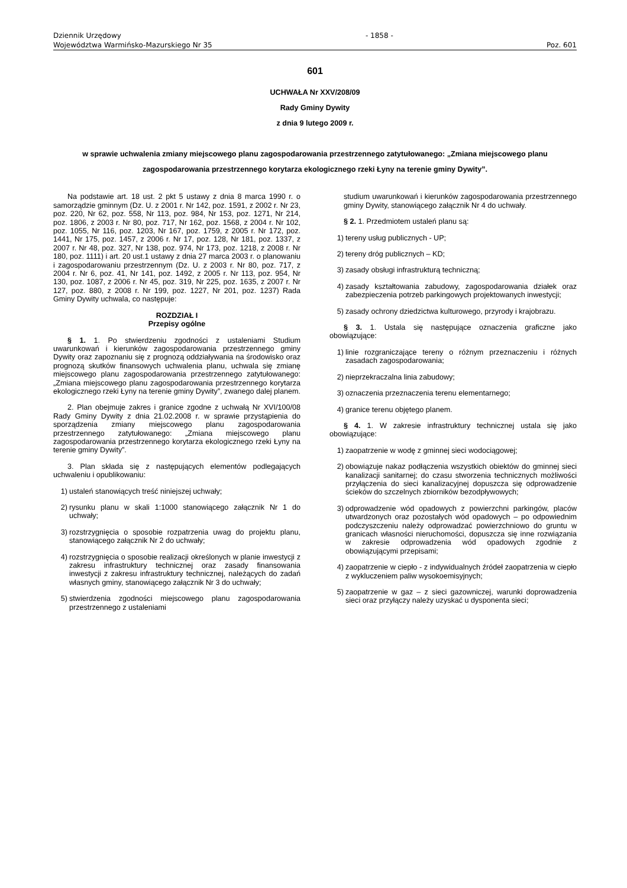Dziennik Urzędowy
Województwa Warmińsko-Mazurskiego Nr 35
- 1858 -
Poz. 601
601
UCHWAŁA Nr XXV/208/09
Rady Gminy Dywity
z dnia 9 lutego 2009 r.
w sprawie uchwalenia zmiany miejscowego planu zagospodarowania przestrzennego zatytułowanego: „Zmiana miejscowego planu zagospodarowania przestrzennego korytarza ekologicznego rzeki Łyny na terenie gminy Dywity”.
Na podstawie art. 18 ust. 2 pkt 5 ustawy z dnia 8 marca 1990 r. o samorządzie gminnym (Dz. U. z 2001 r. Nr 142, poz. 1591, z 2002 r. Nr 23, poz. 220, Nr 62, poz. 558, Nr 113, poz. 984, Nr 153, poz. 1271, Nr 214, poz. 1806, z 2003 r. Nr 80, poz. 717, Nr 162, poz. 1568, z 2004 r. Nr 102, poz. 1055, Nr 116, poz. 1203, Nr 167, poz. 1759, z 2005 r. Nr 172, poz. 1441, Nr 175, poz. 1457, z 2006 r. Nr 17, poz. 128, Nr 181, poz. 1337, z 2007 r. Nr 48, poz. 327, Nr 138, poz. 974, Nr 173, poz. 1218, z 2008 r. Nr 180, poz. 1111) i art. 20 ust.1 ustawy z dnia 27 marca 2003 r. o planowaniu i zagospodarowaniu przestrzennym (Dz. U. z 2003 r. Nr 80, poz. 717, z 2004 r. Nr 6, poz. 41, Nr 141, poz. 1492, z 2005 r. Nr 113, poz. 954, Nr 130, poz. 1087, z 2006 r. Nr 45, poz. 319, Nr 225, poz. 1635, z 2007 r. Nr 127, poz. 880, z 2008 r. Nr 199, poz. 1227, Nr 201, poz. 1237) Rada Gminy Dywity uchwala, co następuje:
ROZDZIAŁ I
Przepisy ogólne
§ 1. 1. Po stwierdzeniu zgodności z ustaleniami Studium uwarunkowań i kierunków zagospodarowania przestrzennego gminy Dywity oraz zapoznaniu się z prognozą oddziaływania na środowisko oraz prognozą skutków finansowych uchwalenia planu, uchwala się zmianę miejscowego planu zagospodarowania przestrzennego zatytułowanego: „Zmiana miejscowego planu zagospodarowania przestrzennego korytarza ekologicznego rzeki Łyny na terenie gminy Dywity”, zwanego dalej planem.
2. Plan obejmuje zakres i granice zgodne z uchwałą Nr XVI/100/08 Rady Gminy Dywity z dnia 21.02.2008 r. w sprawie przystąpienia do sporządzenia zmiany miejscowego planu zagospodarowania przestrzennego zatytułowanego: „Zmiana miejscowego planu zagospodarowania przestrzennego korytarza ekologicznego rzeki Łyny na terenie gminy Dywity”.
3. Plan składa się z następujących elementów podlegających uchwaleniu i opublikowaniu:
1) ustaleń stanowiących treść niniejszej uchwały;
2) rysunku planu w skali 1:1000 stanowiącego załącznik Nr 1 do uchwały;
3) rozstrzygnięcia o sposobie rozpatrzenia uwag do projektu planu, stanowiącego załącznik Nr 2 do uchwały;
4) rozstrzygnięcia o sposobie realizacji określonych w planie inwestycji z zakresu infrastruktury technicznej oraz zasady finansowania inwestycji z zakresu infrastruktury technicznej, należących do zadań własnych gminy, stanowiącego załącznik Nr 3 do uchwały;
5) stwierdzenia zgodności miejscowego planu zagospodarowania przestrzennego z ustaleniami
studium uwarunkowań i kierunków zagospodarowania przestrzennego gminy Dywity, stanowiącego załącznik Nr 4 do uchwały.
§ 2. 1. Przedmiotem ustaleń planu są:
1) tereny usług publicznych - UP;
2) tereny dróg publicznych – KD;
3) zasady obsługi infrastrukturą techniczną;
4) zasady kształtowania zabudowy, zagospodarowania działek oraz zabezpieczenia potrzeb parkingowych projektowanych inwestycji;
5) zasady ochrony dziedzictwa kulturowego, przyrody i krajobrazu.
§ 3. 1. Ustala się następujące oznaczenia graficzne jako obowiązujące:
1) linie rozgraniczające tereny o różnym przeznaczeniu i różnych zasadach zagospodarowania;
2) nieprzekraczalna linia zabudowy;
3) oznaczenia przeznaczenia terenu elementarnego;
4) granice terenu objętego planem.
§ 4. 1. W zakresie infrastruktury technicznej ustala się jako obowiązujące:
1) zaopatrzenie w wodę z gminnej sieci wodociągowej;
2) obowiązuje nakaz podłączenia wszystkich obiektów do gminnej sieci kanalizacji sanitarnej; do czasu stworzenia technicznych możliwości przyłączenia do sieci kanalizacyjnej dopuszcza się odprowadzenie ścieków do szczelnych zbiorników bezodpływowych;
3) odprowadzenie wód opadowych z powierzchni parkingów, placów utwardzonych oraz pozostałych wód opadowych – po odpowiednim podczyszczeniu należy odprowadzać powierzchniowo do gruntu w granicach własności nieruchomości, dopuszcza się inne rozwiązania w zakresie odprowadzenia wód opadowych zgodnie z obowiązującymi przepisami;
4) zaopatrzenie w ciepło - z indywidualnych źródeł zaopatrzenia w ciepło z wykluczeniem paliw wysokoemisyjnych;
5) zaopatrzenie w gaz – z sieci gazowniczej, warunki doprowadzenia sieci oraz przyłączy należy uzyskać u dysponenta sieci;